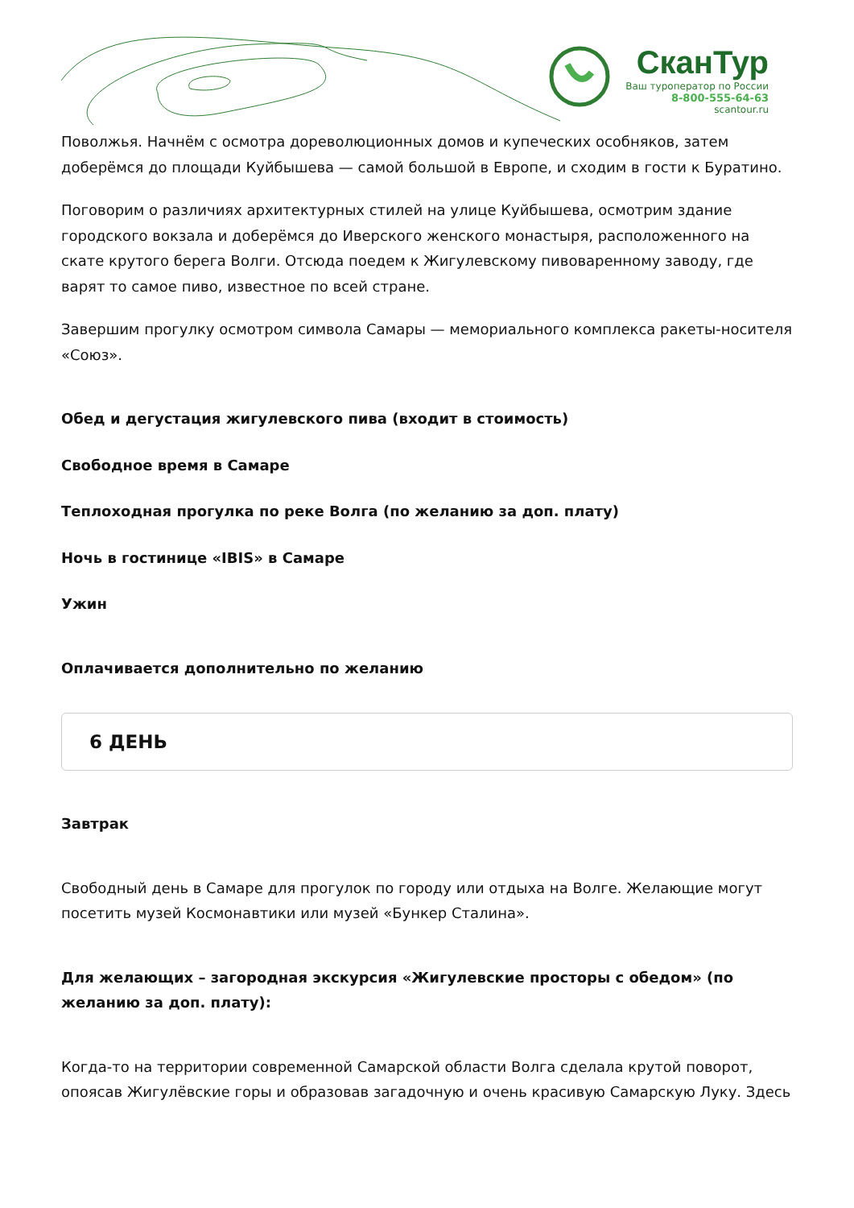СканТур
Ваш туроператор по России
8-800-555-64-63
scantour.ru
Поволжья. Начнём с осмотра дореволюционных домов и купеческих особняков, затем доберёмся до площади Куйбышева — самой большой в Европе, и сходим в гости к Буратино.
Поговорим о различиях архитектурных стилей на улице Куйбышева, осмотрим здание городского вокзала и доберёмся до Иверского женского монастыря, расположенного на скате крутого берега Волги. Отсюда поедем к Жигулевскому пивоваренному заводу, где варят то самое пиво, известное по всей стране.
Завершим прогулку осмотром символа Самары — мемориального комплекса ракеты-носителя «Союз».
Обед и дегустация жигулевского пива (входит в стоимость)
Свободное время в Самаре
Теплоходная прогулка по реке Волга (по желанию за доп. плату)
Ночь в гостинице «IBIS» в Самаре
Ужин
Оплачивается дополнительно по желанию
6 ДЕНЬ
Завтрак
Свободный день в Самаре для прогулок по городу или отдыха на Волге. Желающие могут посетить музей Космонавтики или музей «Бункер Сталина».
Для желающих – загородная экскурсия «Жигулевские просторы с обедом» (по желанию за доп. плату):
Когда-то на территории современной Самарской области Волга сделала крутой поворот, опоясав Жигулёвские горы и образовав загадочную и очень красивую Самарскую Луку. Здесь